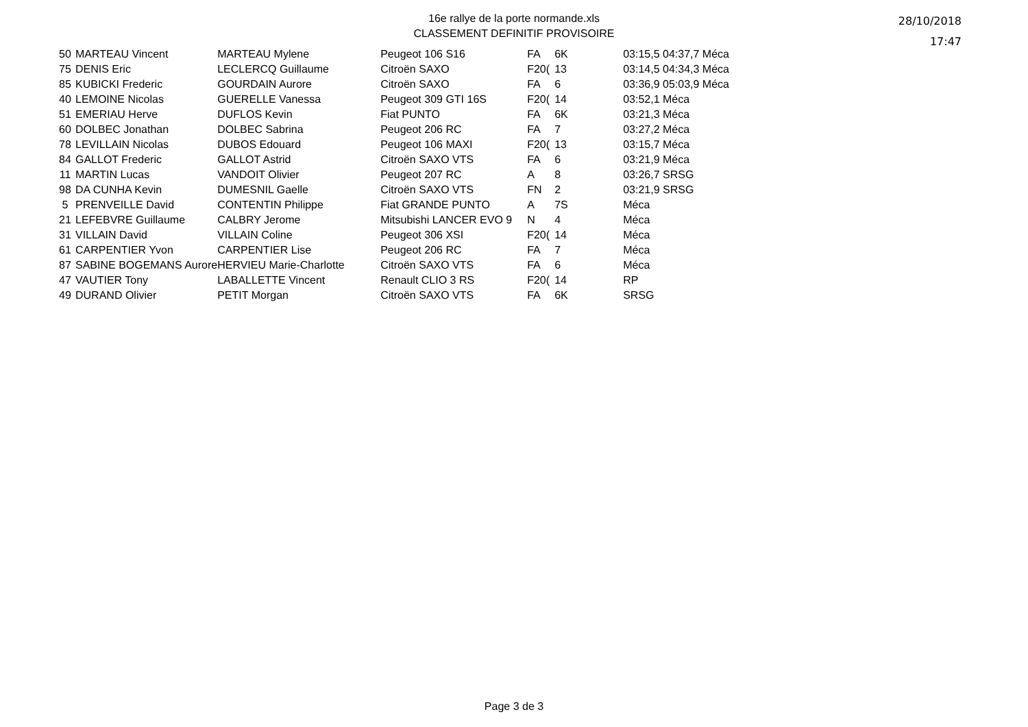16e rallye de la porte normande.xls
CLASSEMENT DEFINITIF PROVISOIRE
28/10/2018
17:47
| 50 | MARTEAU Vincent | MARTEAU Mylene | Peugeot 106 S16 | FA | 6K | 03:15,5 04:37,7 Méca |
| 75 | DENIS Eric | LECLERCQ Guillaume | Citroën SAXO | F20( | 13 | 03:14,5 04:34,3 Méca |
| 85 | KUBICKI Frederic | GOURDAIN Aurore | Citroën SAXO | FA | 6 | 03:36,9 05:03,9 Méca |
| 40 | LEMOINE Nicolas | GUERELLE Vanessa | Peugeot 309 GTI 16S | F20( | 14 | 03:52,1 Méca |
| 51 | EMERIAU Herve | DUFLOS Kevin | Fiat PUNTO | FA | 6K | 03:21,3 Méca |
| 60 | DOLBEC Jonathan | DOLBEC Sabrina | Peugeot 206 RC | FA | 7 | 03:27,2 Méca |
| 78 | LEVILLAIN Nicolas | DUBOS Edouard | Peugeot 106 MAXI | F20( | 13 | 03:15,7 Méca |
| 84 | GALLOT Frederic | GALLOT Astrid | Citroën SAXO VTS | FA | 6 | 03:21,9 Méca |
| 11 | MARTIN Lucas | VANDOIT Olivier | Peugeot 207 RC | A | 8 | 03:26,7 SRSG |
| 98 | DA CUNHA Kevin | DUMESNIL Gaelle | Citroën SAXO VTS | FN | 2 | 03:21,9 SRSG |
| 5 | PRENVEILLE David | CONTENTIN Philippe | Fiat GRANDE PUNTO | A | 7S | Méca |
| 21 | LEFEBVRE Guillaume | CALBRY Jerome | Mitsubishi LANCER EVO 9 | N | 4 | Méca |
| 31 | VILLAIN David | VILLAIN Coline | Peugeot 306 XSI | F20( | 14 | Méca |
| 61 | CARPENTIER Yvon | CARPENTIER Lise | Peugeot 206 RC | FA | 7 | Méca |
| 87 | SABINE BOGEMANS Aurore | HERVIEU Marie-Charlotte | Citroën SAXO VTS | FA | 6 | Méca |
| 47 | VAUTIER Tony | LABALLETTE Vincent | Renault CLIO 3 RS | F20( | 14 | RP |
| 49 | DURAND Olivier | PETIT Morgan | Citroën SAXO VTS | FA | 6K | SRSG |
Page 3 de 3